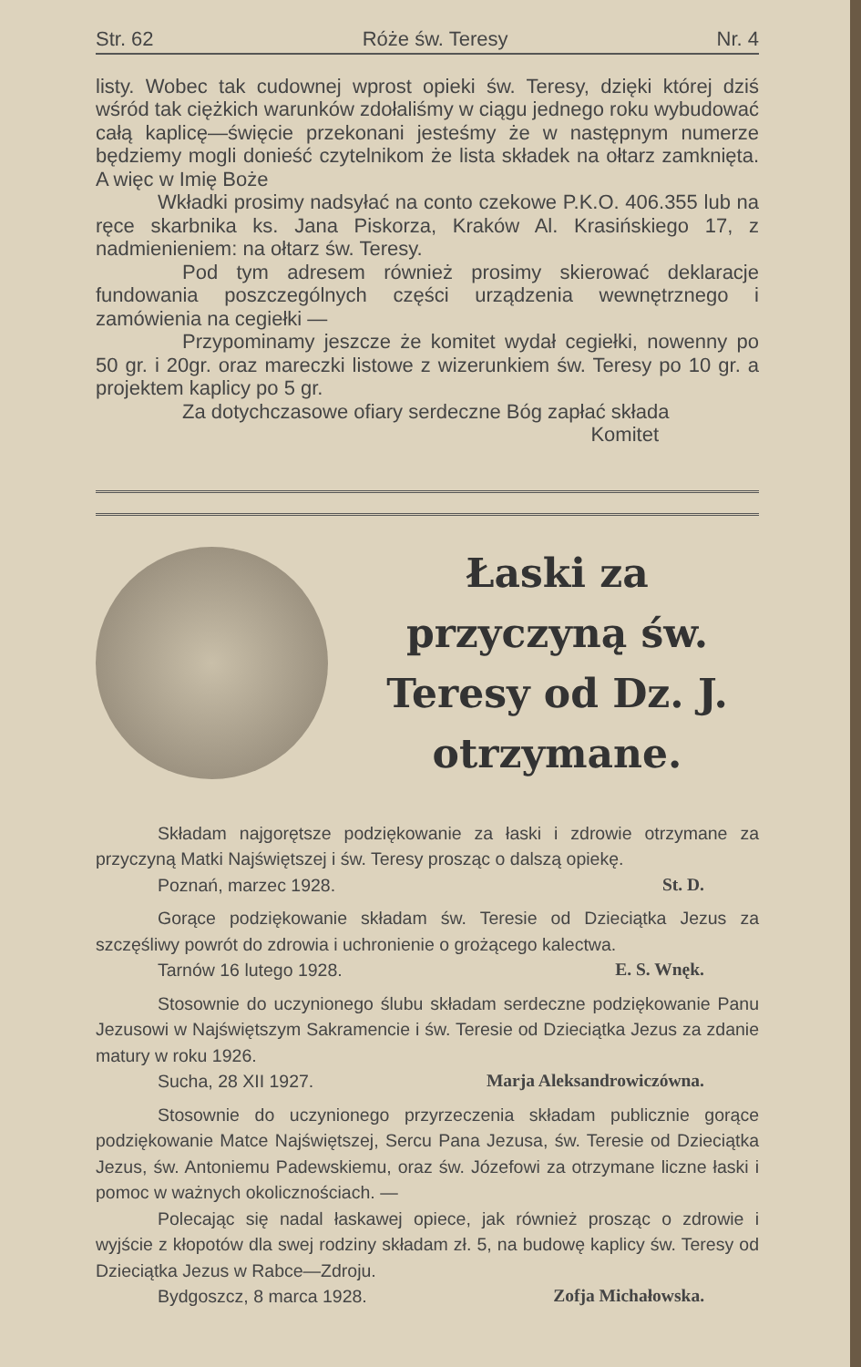Str. 62 Róże św. Teresy Nr. 4
listy. Wobec tak cudownej wprost opieki św. Teresy, dzięki której dziś wśród tak ciężkich warunków zdołaliśmy w ciągu jednego roku wybudować całą kaplicę—święcie przekonani jesteśmy że w następnym numerze będziemy mogli donieść czytelnikom że lista składek na ołtarz zamknięta. A więc w Imię Boże
Wkładki prosimy nadsyłać na conto czekowe P.K.O. 406.355 lub na ręce skarbnika ks. Jana Piskorza, Kraków Al. Krasińskiego 17, z nadmienieniem: na ołtarz św. Teresy.
Pod tym adresem również prosimy skierować deklaracje fundowania poszczególnych części urządzenia wewnętrznego i zamówienia na cegiełki —
Przypominamy jeszcze że komitet wydał cegiełki, nowenny po 50 gr. i 20gr. oraz mareczki listowe z wizerunkiem św. Teresy po 10 gr. a projektem kaplicy po 5 gr.
Za dotychczasowe ofiary serdeczne Bóg zapłać składa
Komitet
Łaski za przyczyną św. Teresy od Dz. J. otrzymane.
Składam najgorętsze podziękowanie za łaski i zdrowie otrzymane za przyczyną Matki Najświętszej i św. Teresy prosząc o dalszą opiekę.
Poznań, marzec 1928. St. D.
Gorące podziękowanie składam św. Teresie od Dzieciątka Jezus za szczęśliwy powrót do zdrowia i uchronienie o grożącego kalectwa.
Tarnów 16 lutego 1928. E. S. Wnęk.
Stosownie do uczynionego ślubu składam serdeczne podziękowanie Panu Jezusowi w Najświętszym Sakramencie i św. Teresie od Dzieciątka Jezus za zdanie matury w roku 1926.
Sucha, 28 XII 1927. Marja Aleksandrowiczówna.
Stosownie do uczynionego przyrzeczenia składam publicznie gorące podziękowanie Matce Najświętszej, Sercu Pana Jezusa, św. Teresie od Dzieciątka Jezus, św. Antoniemu Padewskiemu, oraz św. Józefowi za otrzymane liczne łaski i pomoc w ważnych okolicznościach. —
Polecając się nadal łaskawej opiece, jak również prosząc o zdrowie i wyjście z kłopotów dla swej rodziny składam zł. 5, na budowę kaplicy św. Teresy od Dzieciątka Jezus w Rabce—Zdroju.
Bydgoszcz, 8 marca 1928. Zofja Michałowska.